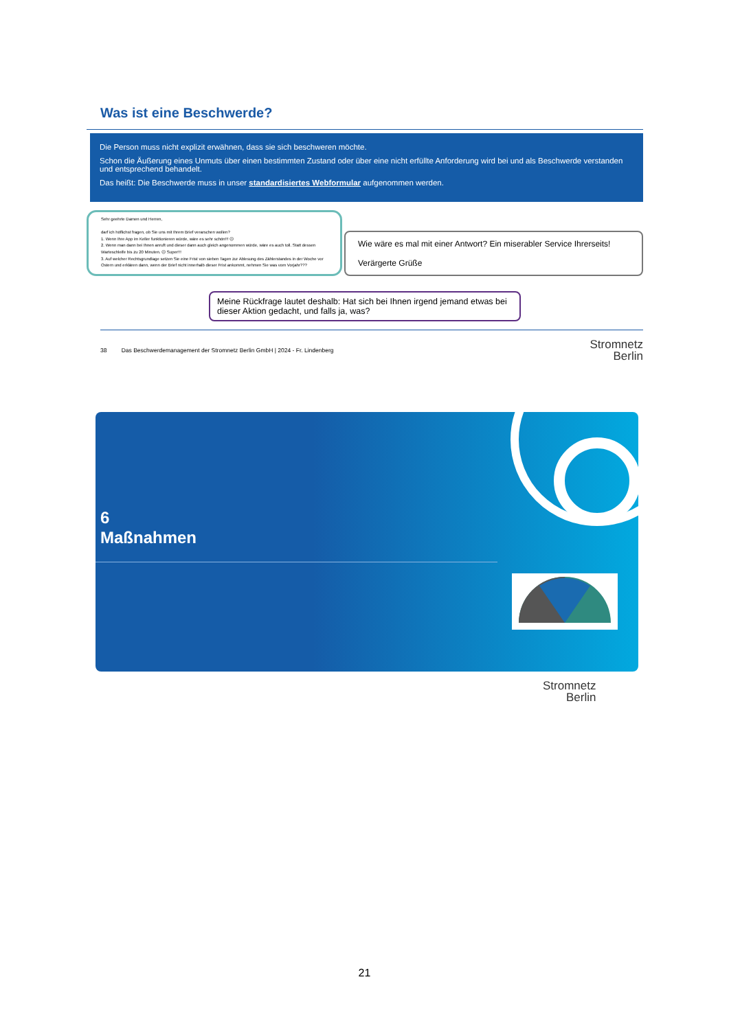Was ist eine Beschwerde?
Die Person muss nicht explizit erwähnen, dass sie sich beschweren möchte.
Schon die Äußerung eines Unmuts über einen bestimmten Zustand oder über eine nicht erfüllte Anforderung wird bei und als Beschwerde verstanden und entsprechend behandelt.
Das heißt: Die Beschwerde muss in unser standardisiertes Webformular aufgenommen werden.
Sehr geehrte Damen und Herren,
darf ich höflichst fragen, ob Sie uns mit Ihrem Brief verarschen wollen?
1. Wenn Ihre App im Keller funktionieren würde, wäre es sehr schön!!! ☹
2. Wenn man dann bei Ihnen anruft und dieser dann auch gleich angenommen würde, wäre es auch toll. Statt dessen Warteschleife bis zu 20 Minuten. ☹ Super!!!
3. Auf welcher Rechtsgrundlage setzen Sie eine Frist von sieben Tagen zur Ablesung des Zählerstandes in der Woche vor Ostern und erklären dann, wenn der Brief nicht innerhalb dieser Frist ankommt, nehmen Sie was vom Vorjahr???
Wie wäre es mal mit einer Antwort? Ein miserabler Service Ihrerseits!
Verärgerte Grüße
Meine Rückfrage lautet deshalb: Hat sich bei Ihnen irgend jemand etwas bei dieser Aktion gedacht, und falls ja, was?
38 Das Beschwerdemanagement der Stromnetz Berlin GmbH | 2024 - Fr. Lindenberg Stromnetz
Berlin
6
Maßnahmen
Stromnetz
Berlin
21